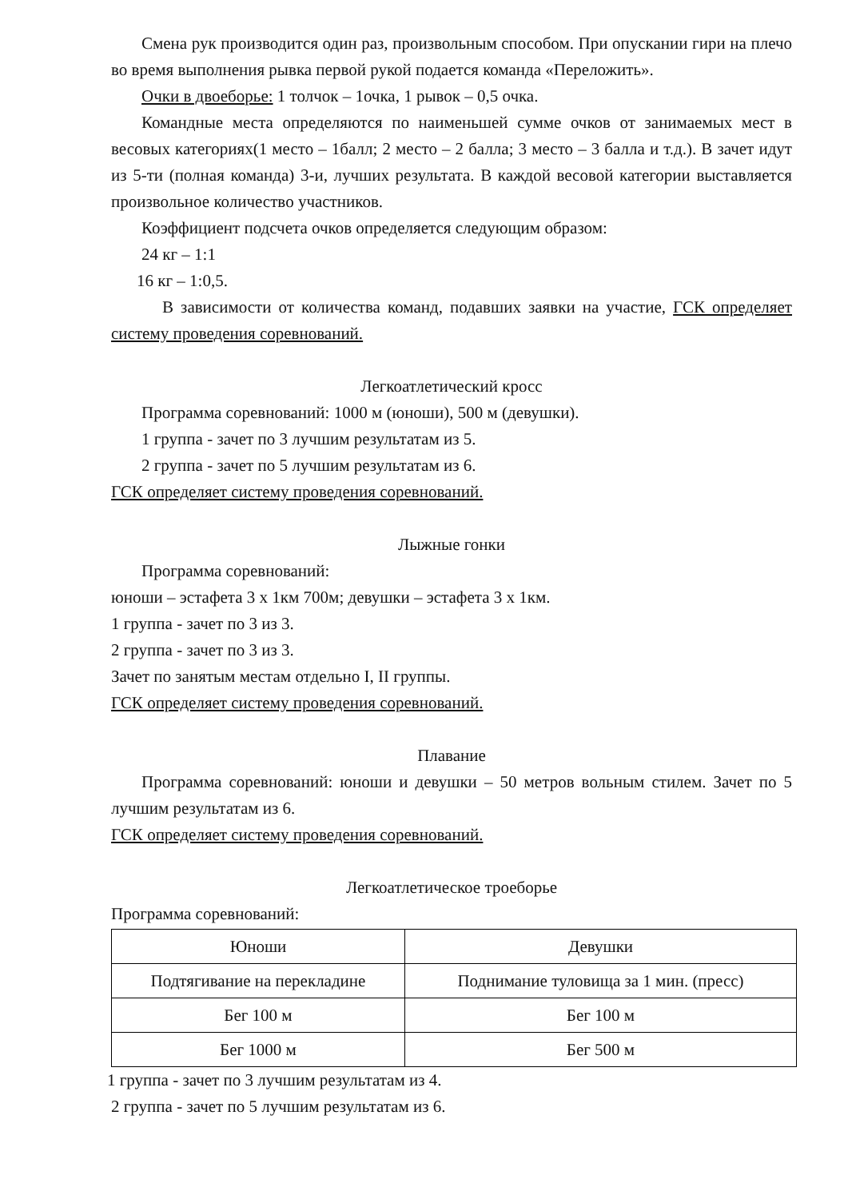Смена рук производится один раз, произвольным способом. При опускании гири на плечо во время выполнения рывка первой рукой подается команда «Переложить».
Очки в двоеборье: 1 толчок – 1очка, 1 рывок – 0,5 очка.
Командные места определяются по наименьшей сумме очков от занимаемых мест в весовых категориях(1 место – 1балл; 2 место – 2 балла; 3 место – 3 балла и т.д.). В зачет идут из 5-ти (полная команда) 3-и, лучших результата. В каждой весовой категории выставляется произвольное количество участников.
Коэффициент подсчета очков определяется следующим образом:
24 кг – 1:1
16 кг – 1:0,5.
В зависимости от количества команд, подавших заявки на участие, ГСК определяет систему проведения соревнований.
Легкоатлетический кросс
Программа соревнований: 1000 м (юноши), 500 м (девушки).
1 группа - зачет по 3 лучшим результатам из 5.
2 группа - зачет по 5 лучшим результатам из 6.
ГСК определяет систему проведения соревнований.
Лыжные гонки
Программа соревнований:
юноши – эстафета 3 х 1км 700м; девушки – эстафета 3 х 1км.
1 группа - зачет по 3 из 3.
2 группа - зачет по 3 из 3.
Зачет по занятым местам отдельно I, II группы.
ГСК определяет систему проведения соревнований.
Плавание
Программа соревнований: юноши и девушки – 50 метров вольным стилем. Зачет по 5 лучшим результатам из 6.
ГСК определяет систему проведения соревнований.
Легкоатлетическое троеборье
Программа соревнований:
| Юноши | Девушки |
| Подтягивание на перекладине | Поднимание туловища за 1 мин. (пресс) |
| Бег 100 м | Бег 100 м |
| Бег 1000 м | Бег 500 м |
1 группа - зачет по 3 лучшим результатам из 4.
2 группа - зачет по 5 лучшим результатам из 6.